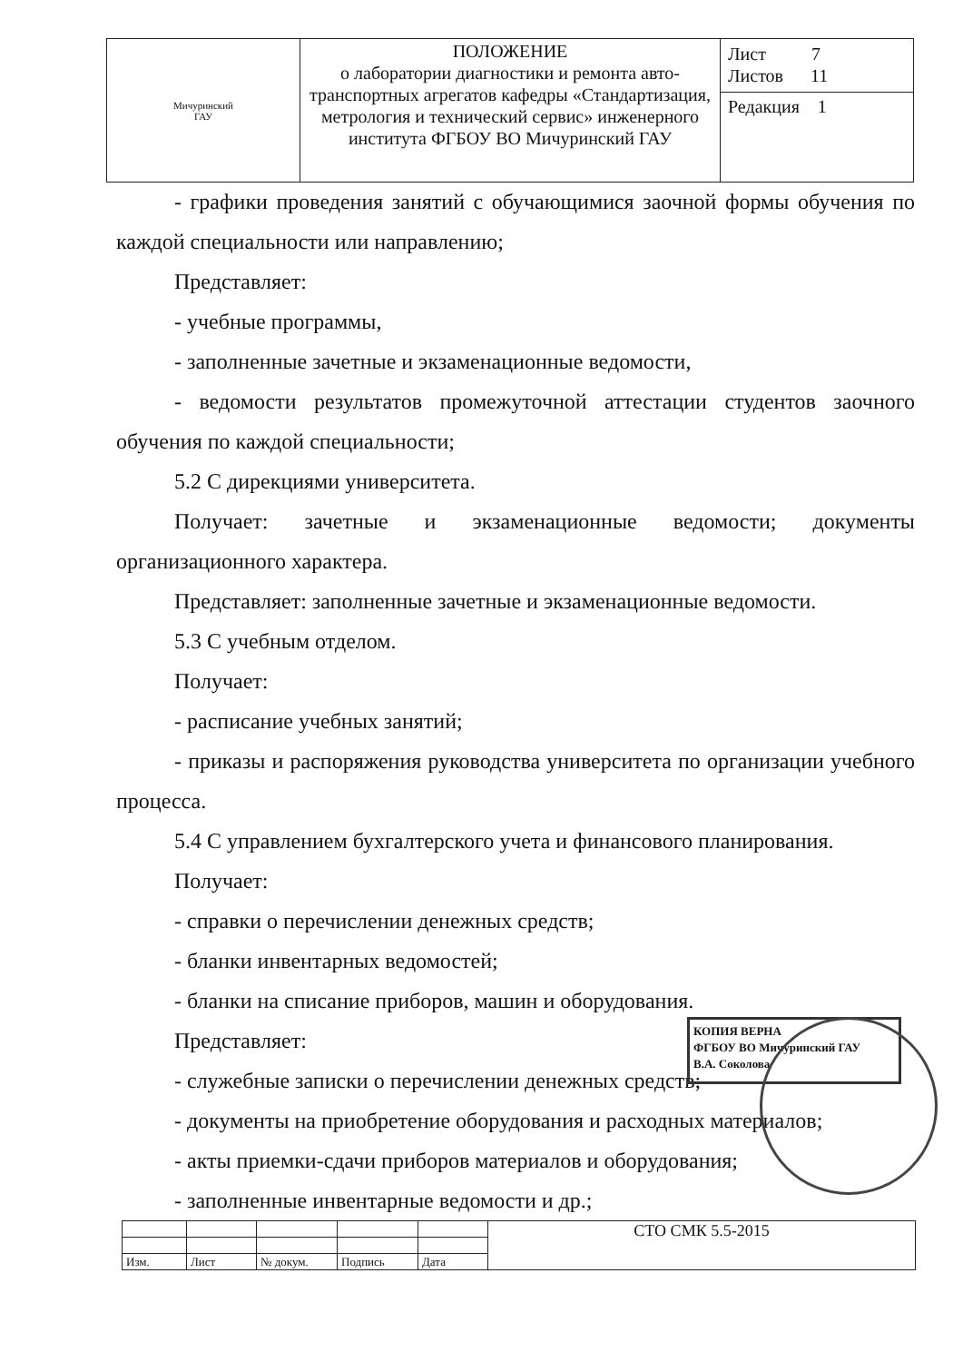| Мичуринский ГАУ | ПОЛОЖЕНИЕ о лаборатории диагностики и ремонта авто-транспортных агрегатов кафедры «Стандартизация, метрология и технический сервис» инженерного института ФГБОУ ВО Мичуринский ГАУ | Лист 7 Листов 11 |
| | | Редакция 1 |
- графики проведения занятий с обучающимися заочной формы обучения по каждой специальности или направлению;
Представляет:
- учебные программы,
- заполненные зачетные и экзаменационные ведомости,
- ведомости результатов промежуточной аттестации студентов заочного обучения по каждой специальности;
5.2 С дирекциями университета.
Получает: зачетные и экзаменационные ведомости; документы организационного характера.
Представляет: заполненные зачетные и экзаменационные ведомости.
5.3 С учебным отделом.
Получает:
- расписание учебных занятий;
- приказы и распоряжения руководства университета по организации учебного процесса.
5.4 С управлением бухгалтерского учета и финансового планирования.
Получает:
- справки о перечислении денежных средств;
- бланки инвентарных ведомостей;
- бланки на списание приборов, машин и оборудования.
Представляет:
- служебные записки о перечислении денежных средств;
- документы на приобретение оборудования и расходных материалов;
- акты приемки-сдачи приборов материалов и оборудования;
- заполненные инвентарные ведомости и др.;
КОПИЯ ВЕРНА
ФГБОУ ВО Мичуринский ГАУ
В.А. Соколова
| | | | | | СТО СМК 5.5-2015 |
| Изм. | Лист | № докум. | Подпись | Дата | |